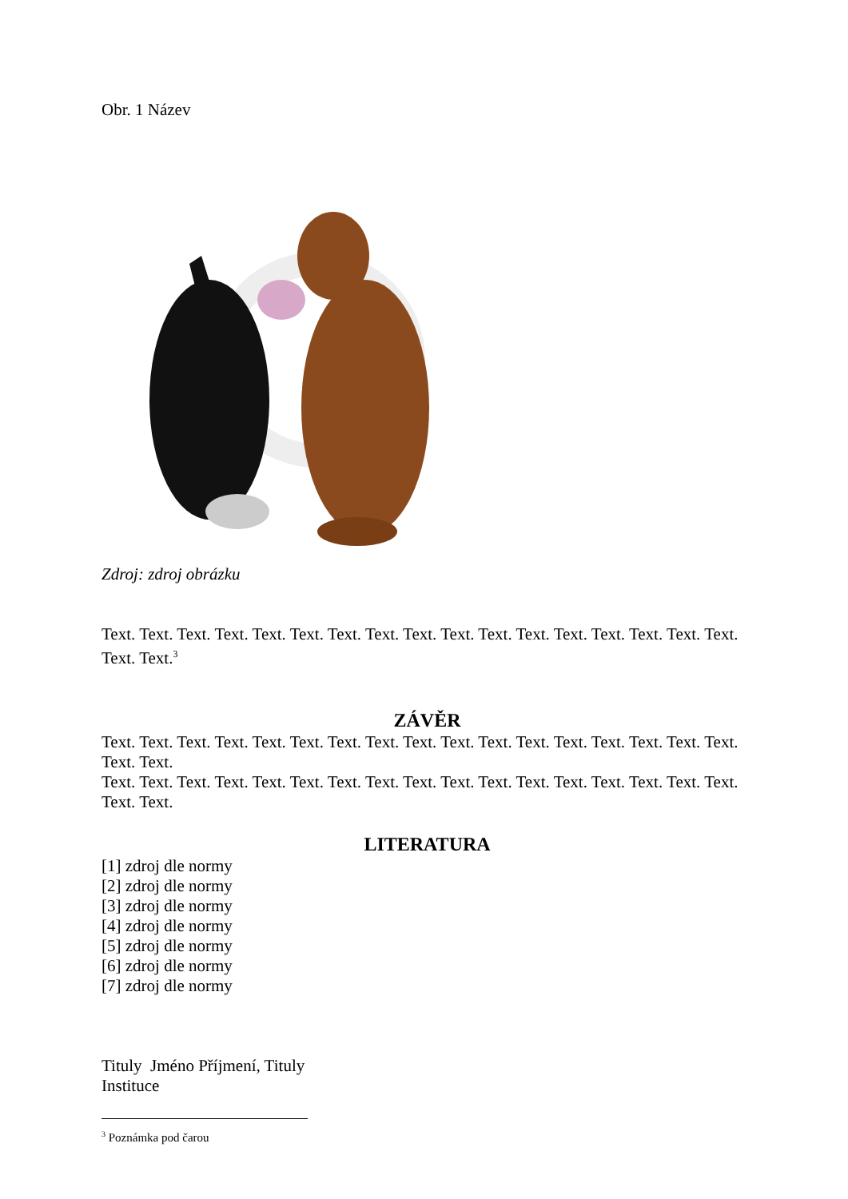Obr. 1 Název
Zdroj: zdroj obrázku
Text. Text. Text. Text. Text. Text. Text. Text. Text. Text. Text. Text. Text. Text. Text. Text. Text. Text. Text.<sup>3</sup>
ZÁVĚR
Text. Text. Text. Text. Text. Text. Text. Text. Text. Text. Text. Text. Text. Text. Text. Text. Text. Text. Text.
Text. Text. Text. Text. Text. Text. Text. Text. Text. Text. Text. Text. Text. Text. Text. Text. Text. Text. Text.
LITERATURA
[1] zdroj dle normy
[2] zdroj dle normy
[3] zdroj dle normy
[4] zdroj dle normy
[5] zdroj dle normy
[6] zdroj dle normy
[7] zdroj dle normy
Tituly Jméno Příjmení, Tituly
Instituce
<sup>3</sup> Poznámka pod čarou